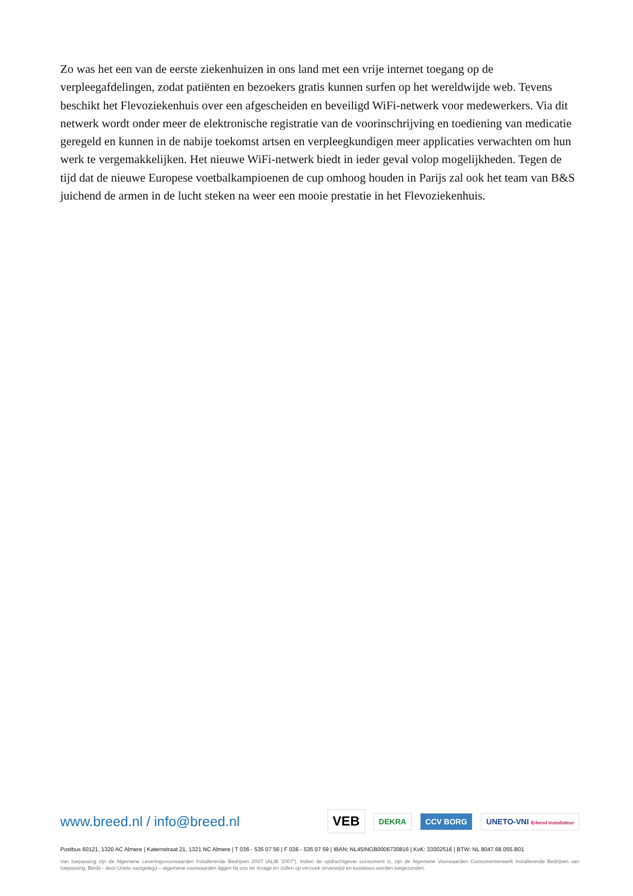Zo was het een van de eerste ziekenhuizen in ons land met een vrije internet toegang op de verpleegafdelingen, zodat patiënten en bezoekers gratis kunnen surfen op het wereldwijde web. Tevens beschikt het Flevoziekenhuis over een afgescheiden en beveiligd WiFi-netwerk voor medewerkers. Via dit netwerk wordt onder meer de elektronische registratie van de voorinschrijving en toediening van medicatie geregeld en kunnen in de nabije toekomst artsen en verpleegkundigen meer applicaties verwachten om hun werk te vergemakkelijken. Het nieuwe WiFi-netwerk biedt in ieder geval volop mogelijkheden. Tegen de tijd dat de nieuwe Europese voetbalkampioenen de cup omhoog houden in Parijs zal ook het team van B&S juichend de armen in de lucht steken na weer een mooie prestatie in het Flevoziekenhuis.
www.breed.nl / info@breed.nl
VEB
DEKRA CCV BORG UNETO-VNI Erkend Installateur
Postbus 60121, 1320 AC Almere | Katernstraat 21, 1321 NC Almere | T 036 - 535 07 56 | F 036 - 535 07 59 | IBAN: NL45INGB0006730816 | KvK: 33002516 | BTW: NL 8047.68.055.B01
Van toepassing zijn de Algemene Leveringsvoorwaarden Installerende Bedrijven 2007 (ALIB ’2007’). Indien de opdrachtgever consument is, zijn de Algemene Voorwaarden Consumentenwerk Installerende Bedrijven van toepassing. Beide - door Uneto vastgelegd – algemene voorwaarden liggen bij ons ter inzage en zullen op verzoek onverwijld en kosteloos worden toegezonden.